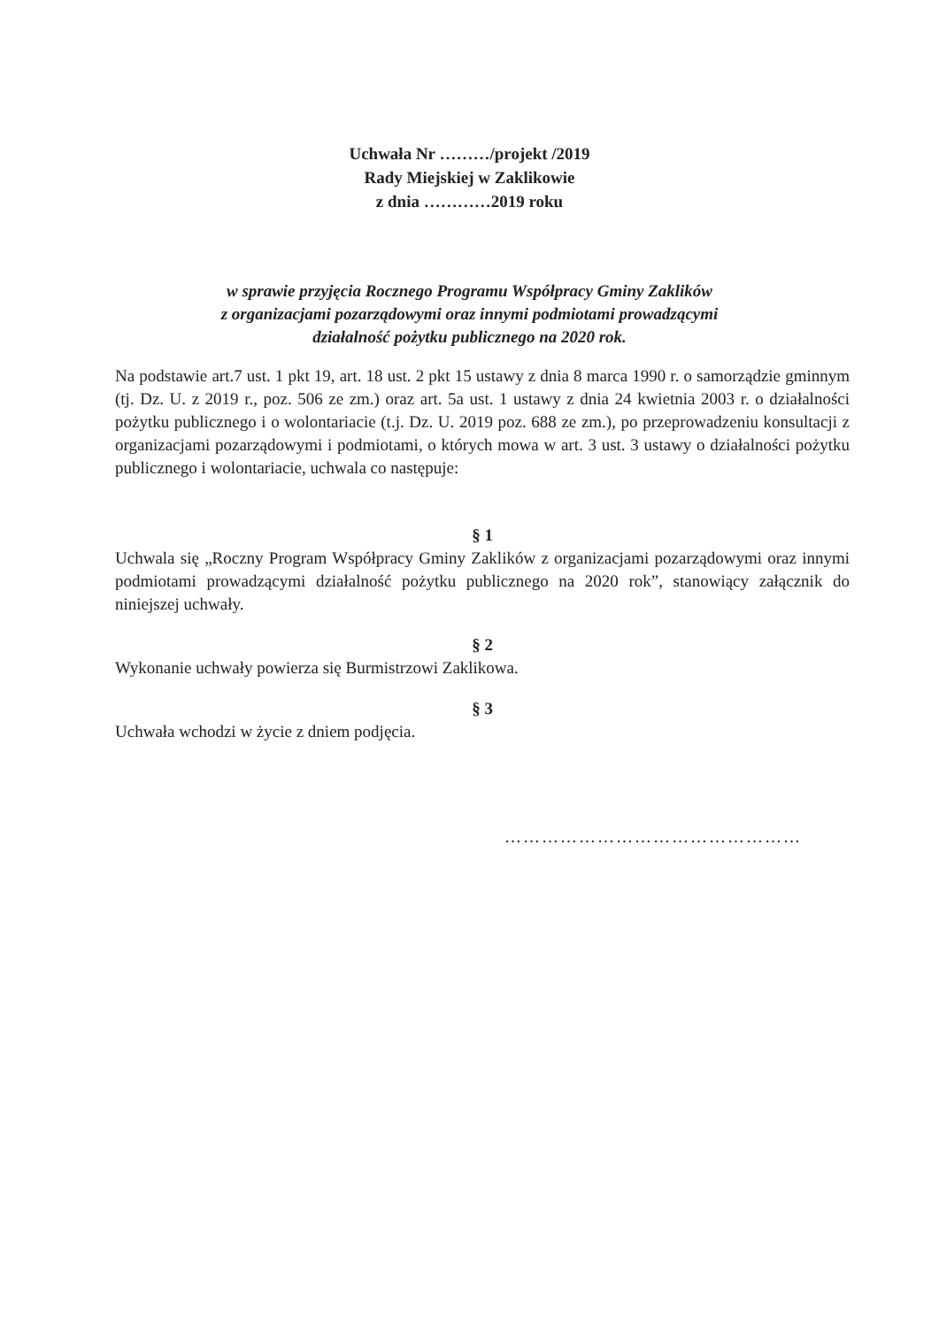Uchwała Nr ………/projekt /2019
Rady Miejskiej w Zaklikowie
z dnia …………2019 roku
w sprawie przyjęcia Rocznego Programu Współpracy Gminy Zaklików
z organizacjami pozarządowymi oraz innymi podmiotami prowadzącymi
działalność pożytku publicznego na 2020 rok.
Na podstawie art.7 ust. 1 pkt 19, art. 18 ust. 2 pkt 15 ustawy z dnia 8 marca 1990 r. o samorządzie gminnym (tj. Dz. U. z 2019 r., poz. 506 ze zm.) oraz art. 5a ust. 1 ustawy z dnia 24 kwietnia 2003 r. o działalności pożytku publicznego i o wolontariacie (t.j. Dz. U. 2019 poz. 688 ze zm.), po przeprowadzeniu konsultacji z organizacjami pozarządowymi i podmiotami, o których mowa w art. 3 ust. 3 ustawy o działalności pożytku publicznego i wolontariacie, uchwala co następuje:
§ 1
Uchwala się „Roczny Program Współpracy Gminy Zaklików z organizacjami pozarządowymi oraz innymi podmiotami prowadzącymi działalność pożytku publicznego na 2020 rok”, stanowiący załącznik do niniejszej uchwały.
§ 2
Wykonanie uchwały powierza się Burmistrzowi Zaklikowa.
§ 3
Uchwała wchodzi w życie z dniem podjęcia.
…………………………………………